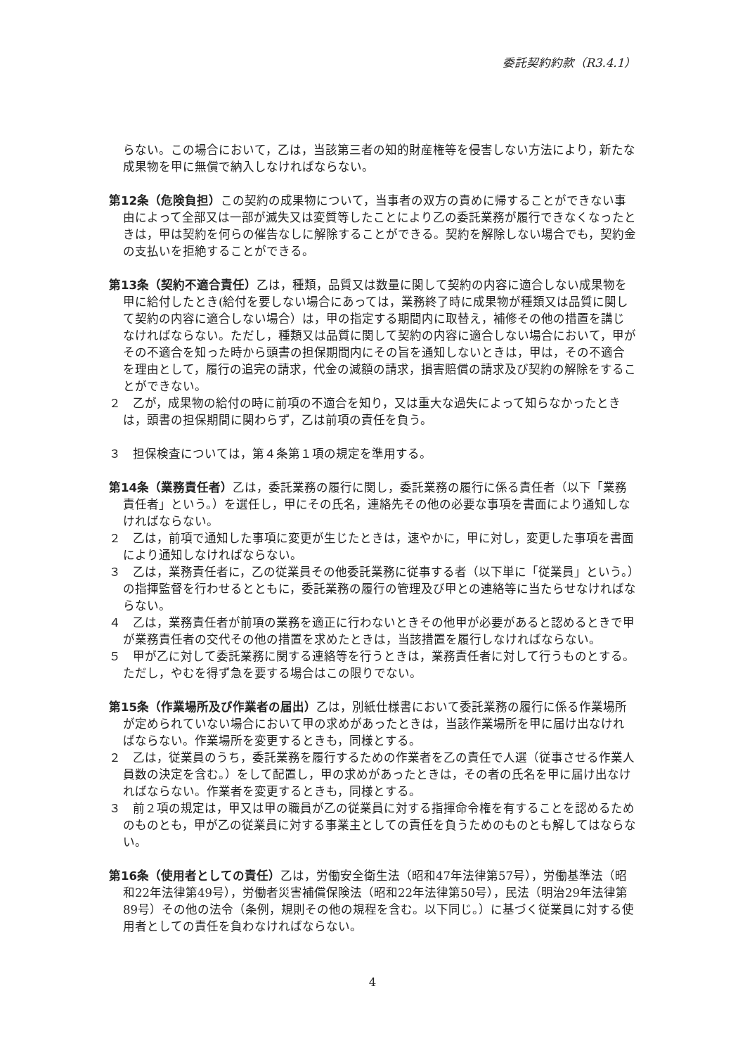委託契約約款（R3.4.1）
らない。この場合において，乙は，当該第三者の知的財産権等を侵害しない方法により，新たな成果物を甲に無償で納入しなければならない。
第12条（危険負担）この契約の成果物について，当事者の双方の責めに帰することができない事由によって全部又は一部が滅失又は変質等したことにより乙の委託業務が履行できなくなったときは，甲は契約を何らの催告なしに解除することができる。契約を解除しない場合でも，契約金の支払いを拒絶することができる。
第13条（契約不適合責任）乙は，種類，品質又は数量に関して契約の内容に適合しない成果物を甲に給付したとき(給付を要しない場合にあっては，業務終了時に成果物が種類又は品質に関して契約の内容に適合しない場合）は，甲の指定する期間内に取替え，補修その他の措置を講じなければならない。ただし，種類又は品質に関して契約の内容に適合しない場合において，甲がその不適合を知った時から頭書の担保期間内にその旨を通知しないときは，甲は，その不適合を理由として，履行の追完の請求，代金の減額の請求，損害賠償の請求及び契約の解除をすることができない。
２　乙が，成果物の給付の時に前項の不適合を知り，又は重大な過失によって知らなかったときは，頭書の担保期間に関わらず，乙は前項の責任を負う。
３　担保検査については，第４条第１項の規定を準用する。
第14条（業務責任者）乙は，委託業務の履行に関し，委託業務の履行に係る責任者（以下「業務責任者」という。）を選任し，甲にその氏名，連絡先その他の必要な事項を書面により通知しなければならない。
２　乙は，前項で通知した事項に変更が生じたときは，速やかに，甲に対し，変更した事項を書面により通知しなければならない。
３　乙は，業務責任者に，乙の従業員その他委託業務に従事する者（以下単に「従業員」という。）の指揮監督を行わせるとともに，委託業務の履行の管理及び甲との連絡等に当たらせなければならない。
４　乙は，業務責任者が前項の業務を適正に行わないときその他甲が必要があると認めるときで甲が業務責任者の交代その他の措置を求めたときは，当該措置を履行しなければならない。
５　甲が乙に対して委託業務に関する連絡等を行うときは，業務責任者に対して行うものとする。ただし，やむを得ず急を要する場合はこの限りでない。
第15条（作業場所及び作業者の届出）乙は，別紙仕様書において委託業務の履行に係る作業場所が定められていない場合において甲の求めがあったときは，当該作業場所を甲に届け出なければならない。作業場所を変更するときも，同様とする。
２　乙は，従業員のうち，委託業務を履行するための作業者を乙の責任で人選（従事させる作業人員数の決定を含む。）をして配置し，甲の求めがあったときは，その者の氏名を甲に届け出なければならない。作業者を変更するときも，同様とする。
３　前２項の規定は，甲又は甲の職員が乙の従業員に対する指揮命令権を有することを認めるためのものとも，甲が乙の従業員に対する事業主としての責任を負うためのものとも解してはならない。
第16条（使用者としての責任）乙は，労働安全衛生法（昭和47年法律第57号），労働基準法（昭和22年法律第49号），労働者災害補償保険法（昭和22年法律第50号），民法（明治29年法律第89号）その他の法令（条例，規則その他の規程を含む。以下同じ。）に基づく従業員に対する使用者としての責任を負わなければならない。
4